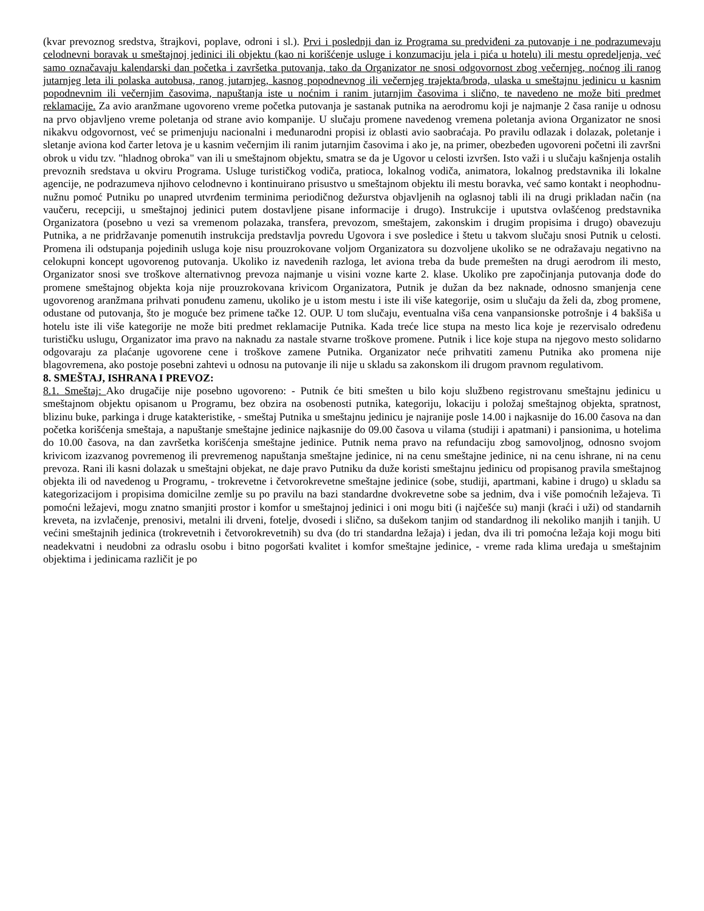(kvar prevoznog sredstva, štrajkovi, poplave, odroni i sl.). Prvi i poslednji dan iz Programa su predviđeni za putovanje i ne podrazumevaju celodnevni boravak u smeštajnoj jedinici ili objektu (kao ni korišćenje usluge i konzumaciju jela i pića u hotelu) ili mestu opredeljenja, već samo označavaju kalendarski dan početka i završetka putovanja, tako da Organizator ne snosi odgovornost zbog večernjeg, noćnog ili ranog jutarnjeg leta ili polaska autobusa, ranog jutarnjeg, kasnog popodnevnog ili večernjeg trajekta/broda, ulaska u smeštajnu jedinicu u kasnim popodnevnim ili večernjim časovima, napuštanja iste u noćnim i ranim jutarnjim časovima i slično, te navedeno ne može biti predmet reklamacije. Za avio aranžmane ugovoreno vreme početka putovanja je sastanak putnika na aerodromu koji je najmanje 2 časa ranije u odnosu na prvo objavljeno vreme poletanja od strane avio kompanije. U slučaju promene navedenog vremena poletanja aviona Organizator ne snosi nikakvu odgovornost, već se primenjuju nacionalni i međunarodni propisi iz oblasti avio saobraćaja. Po pravilu odlazak i dolazak, poletanje i sletanje aviona kod čarter letova je u kasnim večernjim ili ranim jutarnjim časovima i ako je, na primer, obezbeđen ugovoreni početni ili završni obrok u vidu tzv. "hladnog obroka" van ili u smeštajnom objektu, smatra se da je Ugovor u celosti izvršen. Isto važi i u slučaju kašnjenja ostalih prevoznih sredstava u okviru Programa. Usluge turističkog vodiča, pratioca, lokalnog vodiča, animatora, lokalnog predstavnika ili lokalne agencije, ne podrazumeva njihovo celodnevno i kontinuirano prisustvo u smeštajnom objektu ili mestu boravka, već samo kontakt i neophodnu-nužnu pomoć Putniku po unapred utvrđenim terminima periodičnog dežurstva objavljenih na oglasnoj tabli ili na drugi prikladan način (na vaučeru, recepciji, u smeštajnoj jedinici putem dostavljene pisane informacije i drugo). Instrukcije i uputstva ovlašćenog predstavnika Organizatora (posebno u vezi sa vremenom polazaka, transfera, prevozom, smeštajem, zakonskim i drugim propisima i drugo) obavezuju Putnika, a ne pridržavanje pomenutih instrukcija predstavlja povredu Ugovora i sve posledice i štetu u takvom slučaju snosi Putnik u celosti. Promena ili odstupanja pojedinih usluga koje nisu prouzrokovane voljom Organizatora su dozvoljene ukoliko se ne odražavaju negativno na celokupni koncept ugovorenog putovanja. Ukoliko iz navedenih razloga, let aviona treba da bude premešten na drugi aerodrom ili mesto, Organizator snosi sve troškove alternativnog prevoza najmanje u visini vozne karte 2. klase. Ukoliko pre započinjanja putovanja dođe do promene smeštajnog objekta koja nije prouzrokovana krivicom Organizatora, Putnik je dužan da bez naknade, odnosno smanjenja cene ugovorenog aranžmana prihvati ponuđenu zamenu, ukoliko je u istom mestu i iste ili više kategorije, osim u slučaju da želi da, zbog promene, odustane od putovanja, što je moguće bez primene tačke 12. OUP. U tom slučaju, eventualna viša cena vanpansionske potrošnje i 4 bakšiša u hotelu iste ili više kategorije ne može biti predmet reklamacije Putnika. Kada treće lice stupa na mesto lica koje je rezervisalo određenu turističku uslugu, Organizator ima pravo na naknadu za nastale stvarne troškove promene. Putnik i lice koje stupa na njegovo mesto solidarno odgovaraju za plaćanje ugovorene cene i troškove zamene Putnika. Organizator neće prihvatiti zamenu Putnika ako promena nije blagovremena, ako postoje posebni zahtevi u odnosu na putovanje ili nije u skladu sa zakonskom ili drugom pravnom regulativom.
8. SMEŠTAJ, ISHRANA I PREVOZ:
8.1. Smeštaj: Ako drugačije nije posebno ugovoreno: - Putnik će biti smešten u bilo koju službeno registrovanu smeštajnu jedinicu u smeštajnom objektu opisanom u Programu, bez obzira na osobenosti putnika, kategoriju, lokaciju i položaj smeštajnog objekta, spratnost, blizinu buke, parkinga i druge katakteristike, - smeštaj Putnika u smeštajnu jedinicu je najranije posle 14.00 i najkasnije do 16.00 časova na dan početka korišćenja smeštaja, a napuštanje smeštajne jedinice najkasnije do 09.00 časova u vilama (studiji i apatmani) i pansionima, u hotelima do 10.00 časova, na dan završetka korišćenja smeštajne jedinice. Putnik nema pravo na refundaciju zbog samovoljnog, odnosno svojom krivicom izazvanog povremenog ili prevremenog napuštanja smeštajne jedinice, ni na cenu smeštajne jedinice, ni na cenu ishrane, ni na cenu prevoza. Rani ili kasni dolazak u smeštajni objekat, ne daje pravo Putniku da duže koristi smeštajnu jedinicu od propisanog pravila smeštajnog objekta ili od navedenog u Programu, - trokrevetne i četvorokrevetne smeštajne jedinice (sobe, studiji, apartmani, kabine i drugo) u skladu sa kategorizacijom i propisima domicilne zemlje su po pravilu na bazi standardne dvokrevetne sobe sa jednim, dva i više pomoćnih ležajeva. Ti pomoćni ležajevi, mogu znatno smanjiti prostor i komfor u smeštajnoj jedinici i oni mogu biti (i najčešće su) manji (kraći i uži) od standarnih kreveta, na izvlačenje, prenosivi, metalni ili drveni, fotelje, dvosedi i slično, sa dušekom tanjim od standardnog ili nekoliko manjih i tanjih. U većini smeštajnih jedinica (trokrevetnih i četvorokrevetnih) su dva (do tri standardna ležaja) i jedan, dva ili tri pomoćna ležaja koji mogu biti neadekvatni i neudobni za odraslu osobu i bitno pogoršati kvalitet i komfor smeštajne jedinice, - vreme rada klima uređaja u smeštajnim objektima i jedinicama različit je po